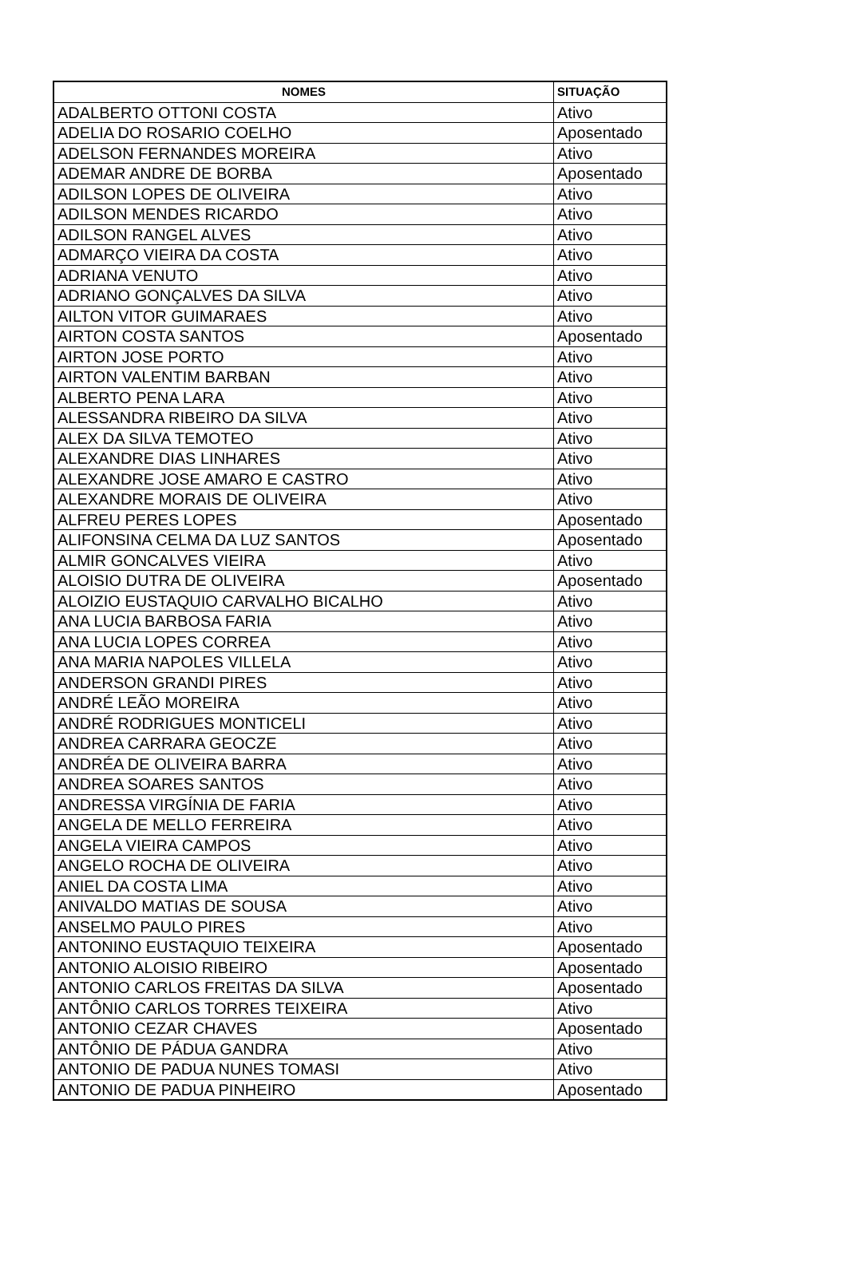| NOMES | SITUAÇÃO |
| --- | --- |
| ADALBERTO OTTONI COSTA | Ativo |
| ADELIA DO ROSARIO COELHO | Aposentado |
| ADELSON FERNANDES MOREIRA | Ativo |
| ADEMAR ANDRE DE BORBA | Aposentado |
| ADILSON LOPES DE OLIVEIRA | Ativo |
| ADILSON MENDES RICARDO | Ativo |
| ADILSON RANGEL ALVES | Ativo |
| ADMARÇO VIEIRA DA COSTA | Ativo |
| ADRIANA VENUTO | Ativo |
| ADRIANO GONÇALVES DA SILVA | Ativo |
| AILTON VITOR GUIMARAES | Ativo |
| AIRTON COSTA SANTOS | Aposentado |
| AIRTON JOSE PORTO | Ativo |
| AIRTON VALENTIM BARBAN | Ativo |
| ALBERTO PENA LARA | Ativo |
| ALESSANDRA RIBEIRO DA SILVA | Ativo |
| ALEX DA SILVA TEMOTEO | Ativo |
| ALEXANDRE DIAS LINHARES | Ativo |
| ALEXANDRE JOSE AMARO E CASTRO | Ativo |
| ALEXANDRE MORAIS DE OLIVEIRA | Ativo |
| ALFREU PERES LOPES | Aposentado |
| ALIFONSINA CELMA DA LUZ SANTOS | Aposentado |
| ALMIR GONCALVES VIEIRA | Ativo |
| ALOISIO DUTRA DE OLIVEIRA | Aposentado |
| ALOIZIO EUSTAQUIO CARVALHO BICALHO | Ativo |
| ANA LUCIA BARBOSA FARIA | Ativo |
| ANA LUCIA LOPES CORREA | Ativo |
| ANA MARIA NAPOLES VILLELA | Ativo |
| ANDERSON GRANDI PIRES | Ativo |
| ANDRÉ LEÃO MOREIRA | Ativo |
| ANDRÉ RODRIGUES MONTICELI | Ativo |
| ANDREA CARRARA GEOCZE | Ativo |
| ANDRÉA DE OLIVEIRA BARRA | Ativo |
| ANDREA SOARES SANTOS | Ativo |
| ANDRESSA VIRGÍNIA DE FARIA | Ativo |
| ANGELA DE MELLO FERREIRA | Ativo |
| ANGELA VIEIRA CAMPOS | Ativo |
| ANGELO ROCHA DE OLIVEIRA | Ativo |
| ANIEL DA COSTA LIMA | Ativo |
| ANIVALDO MATIAS DE SOUSA | Ativo |
| ANSELMO PAULO PIRES | Ativo |
| ANTONINO EUSTAQUIO TEIXEIRA | Aposentado |
| ANTONIO ALOISIO RIBEIRO | Aposentado |
| ANTONIO CARLOS FREITAS DA SILVA | Aposentado |
| ANTÔNIO CARLOS TORRES TEIXEIRA | Ativo |
| ANTONIO CEZAR CHAVES | Aposentado |
| ANTÔNIO DE PÁDUA GANDRA | Ativo |
| ANTONIO DE PADUA NUNES TOMASI | Ativo |
| ANTONIO DE PADUA PINHEIRO | Aposentado |